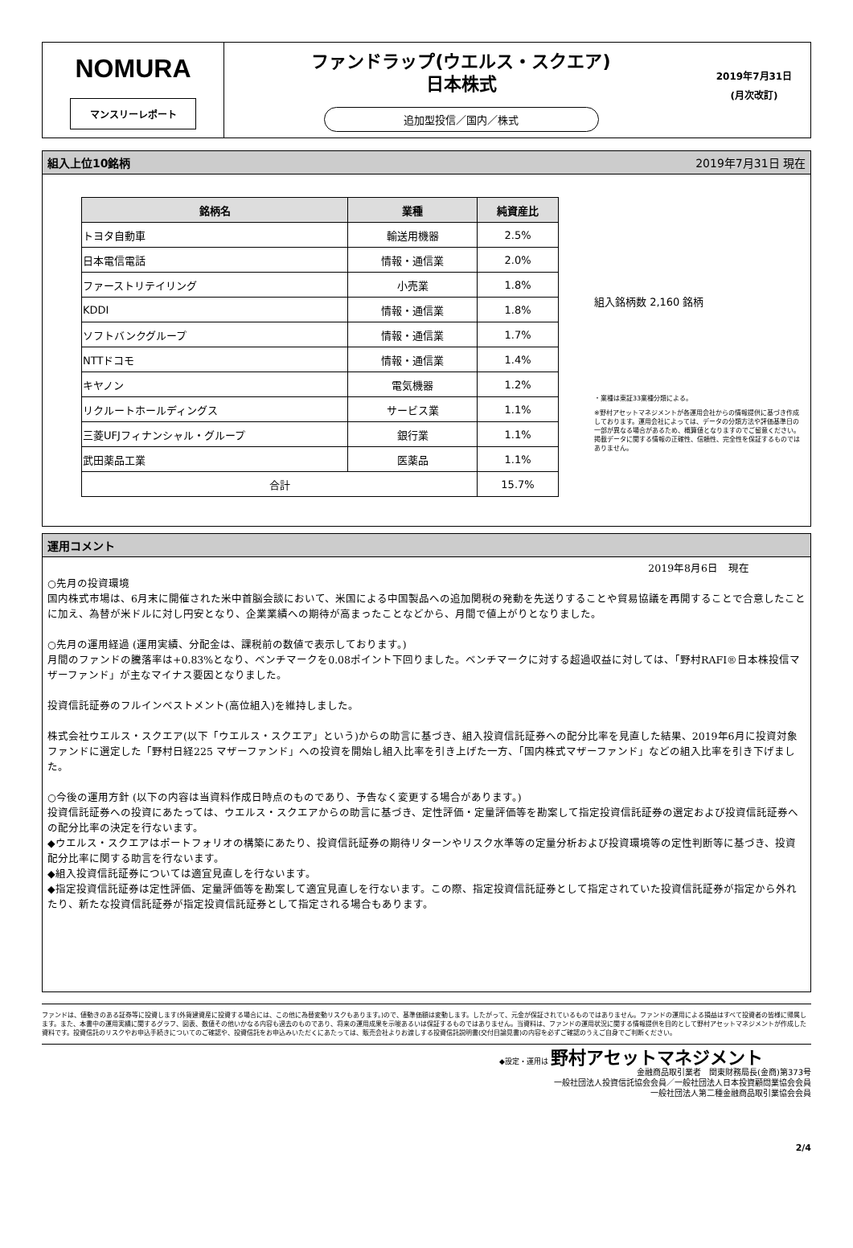NOMURA
マンスリーレポート
ファンドラップ(ウエルス・スクエア)
日本株式
追加型投信／国内／株式
2019年7月31日
(月次改訂)
組入上位10銘柄 2019年7月31日 現在
| 銘柄名 | 業種 | 純資産比 |
| --- | --- | --- |
| トヨタ自動車 | 輸送用機器 | 2.5% |
| 日本電信電話 | 情報・通信業 | 2.0% |
| ファーストリテイリング | 小売業 | 1.8% |
| KDDI | 情報・通信業 | 1.8% |
| ソフトバンクグループ | 情報・通信業 | 1.7% |
| NTTドコモ | 情報・通信業 | 1.4% |
| キヤノン | 電気機器 | 1.2% |
| リクルートホールディングス | サービス業 | 1.1% |
| 三菱UFJフィナンシャル・グループ | 銀行業 | 1.1% |
| 武田薬品工業 | 医薬品 | 1.1% |
| 合計 | | 15.7% |
組入銘柄数 2,160 銘柄
・業種は東証33業種分類による。
※野村アセットマネジメントが各運用会社からの情報提供に基づき作成しております。運用会社によっては、データの分類方法や評価基準日の一部が異なる場合があるため、概算値となりますのでご留意ください。掲載データに関する情報の正確性、信頼性、完全性を保証するものではありません。
運用コメント
2019年8月6日　現在
○先月の投資環境
国内株式市場は、6月末に開催された米中首脳会談において、米国による中国製品への追加関税の発動を先送りすることや貿易協議を再開することで合意したことに加え、為替が米ドルに対し円安となり、企業業績への期待が高まったことなどから、月間で値上がりとなりました。
○先月の運用経過 (運用実績、分配金は、課税前の数値で表示しております。)
月間のファンドの騰落率は+0.83%となり、ベンチマークを0.08ポイント下回りました。ベンチマークに対する超過収益に対しては、「野村RAFI®日本株投信マザーファンド」が主なマイナス要因となりました。
投資信託証券のフルインベストメント(高位組入)を維持しました。
株式会社ウエルス・スクエア(以下「ウエルス・スクエア」という)からの助言に基づき、組入投資信託証券への配分比率を見直した結果、2019年6月に投資対象ファンドに選定した「野村日経225 マザーファンド」への投資を開始し組入比率を引き上げた一方、「国内株式マザーファンド」などの組入比率を引き下げました。
○今後の運用方針 (以下の内容は当資料作成日時点のものであり、予告なく変更する場合があります。)
投資信託証券への投資にあたっては、ウエルス・スクエアからの助言に基づき、定性評価・定量評価等を勘案して指定投資信託証券の選定および投資信託証券への配分比率の決定を行ないます。
◆ウエルス・スクエアはポートフォリオの構築にあたり、投資信託証券の期待リターンやリスク水準等の定量分析および投資環境等の定性判断等に基づき、投資配分比率に関する助言を行ないます。
◆組入投資信託証券については適宜見直しを行ないます。
◆指定投資信託証券は定性評価、定量評価等を勘案して適宜見直しを行ないます。この際、指定投資信託証券として指定されていた投資信託証券が指定から外れたり、新たな投資信託証券が指定投資信託証券として指定される場合もあります。
ファンドは、値動きのある証券等に投資します(外貨建資産に投資する場合には、この他に為替変動リスクもあります。)ので、基準価額は変動します。したがって、元金が保証されているものではありません。ファンドの運用による損益はすべて投資者の皆様に帰属します。また、本書中の運用実績に関するグラフ、図表、数値その他いかなる内容も過去のものであり、将来の運用成果を示唆あるいは保証するものではありません。当資料は、ファンドの運用状況に関する情報提供を目的として野村アセットマネジメントが作成した資料です。投資信託のリスクやお申込手続きについてのご確認や、投資信託をお申込みいただくにあたっては、販売会社よりお渡しする投資信託説明書(交付目論見書)の内容を必ずご確認のうえご自身でご判断ください。
◆設定・運用は 野村アセットマネジメント
金融商品取引業者　関東財務局長(金商)第373号
一般社団法人投資信託協会会員／一般社団法人日本投資顧問業協会会員
一般社団法人第二種金融商品取引業協会会員
2/4